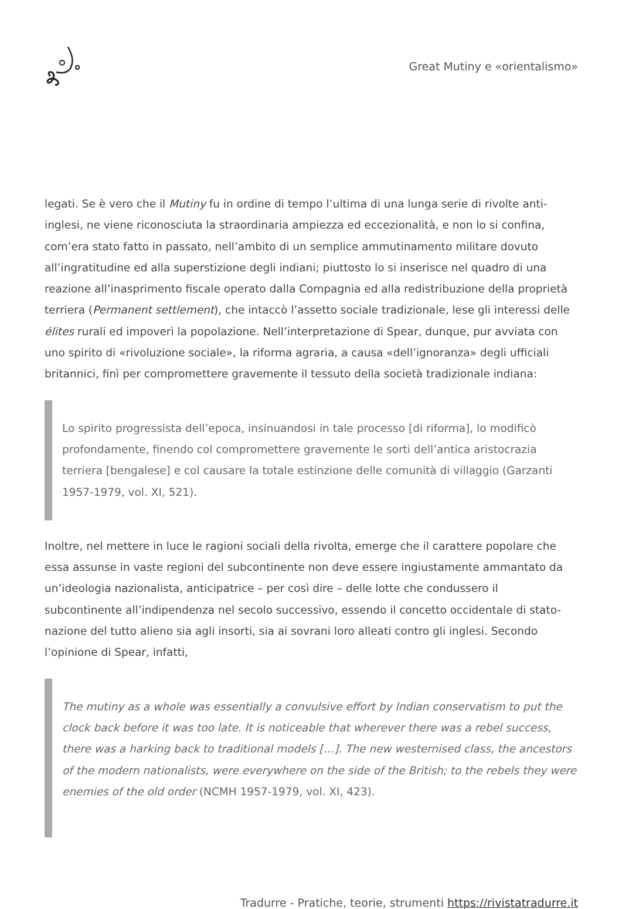Great Mutiny e «orientalismo»
legati. Se è vero che il Mutiny fu in ordine di tempo l’ultima di una lunga serie di rivolte anti-inglesi, ne viene riconosciuta la straordinaria ampiezza ed eccezionalità, e non lo si confina, com’era stato fatto in passato, nell’ambito di un semplice ammutinamento militare dovuto all’ingratitudine ed alla superstizione degli indiani; piuttosto lo si inserisce nel quadro di una reazione all’inasprimento fiscale operato dalla Compagnia ed alla redistribuzione della proprietà terriera (Permanent settlement), che intaccò l’assetto sociale tradizionale, lese gli interessi delle élites rurali ed impoverì la popolazione. Nell’interpretazione di Spear, dunque, pur avviata con uno spirito di «rivoluzione sociale», la riforma agraria, a causa «dell’ignoranza» degli ufficiali britannici, finì per compromettere gravemente il tessuto della società tradizionale indiana:
Lo spirito progressista dell’epoca, insinuandosi in tale processo [di riforma], lo modificò profondamente, finendo col compromettere gravemente le sorti dell’antica aristocrazia terriera [bengalese] e col causare la totale estinzione delle comunità di villaggio (Garzanti 1957-1979, vol. XI, 521).
Inoltre, nel mettere in luce le ragioni sociali della rivolta, emerge che il carattere popolare che essa assunse in vaste regioni del subcontinente non deve essere ingiustamente ammantato da un’ideologia nazionalista, anticipatrice – per così dire – delle lotte che condussero il subcontinente all’indipendenza nel secolo successivo, essendo il concetto occidentale di stato-nazione del tutto alieno sia agli insorti, sia ai sovrani loro alleati contro gli inglesi. Secondo l’opinione di Spear, infatti,
The mutiny as a whole was essentially a convulsive effort by Indian conservatism to put the clock back before it was too late. It is noticeable that wherever there was a rebel success, there was a harking back to traditional models […]. The new westernised class, the ancestors of the modern nationalists, were everywhere on the side of the British; to the rebels they were enemies of the old order (NCMH 1957-1979, vol. XI, 423).
Tradurre - Pratiche, teorie, strumenti https://rivistatradurre.it